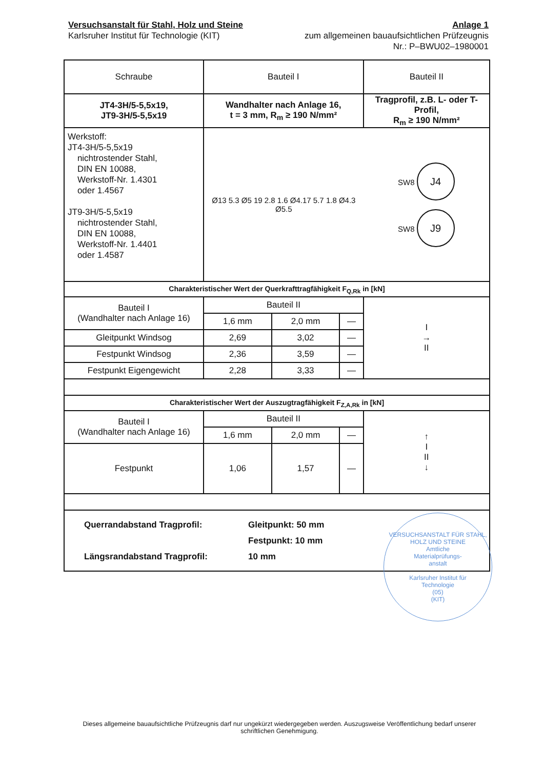Versuchsanstalt für Stahl, Holz und Steine
Karlsruher Institut für Technologie (KIT)
Anlage 1
zum allgemeinen bauaufsichtlichen Prüfzeugnis
Nr.: P–BWU02–1980001
| Schraube | Bauteil I | | | Bauteil II |
| JT4-3H/5-5,5x19, JT9-3H/5-5,5x19 | Wandhalter nach Anlage 16, t = 3 mm, R<sub>m</sub> ≥ 190 N/mm² | | | Tragprofil, z.B. L- oder T-Profil, R<sub>m</sub> ≥ 190 N/mm² |
| Werkstoff: JT4-3H/5-5,5x19 nichtrostender Stahl, DIN EN 10088, Werkstoff-Nr. 1.4301 oder 1.4567 JT9-3H/5-5,5x19 nichtrostender Stahl, DIN EN 10088, Werkstoff-Nr. 1.4401 oder 1.4587 | Ø13 5.3 Ø5 19 2.8 1.6 Ø4.17 5.7 1.8 Ø4.3 Ø5.5 | | | SW8 J4 SW8 J9 |
| Charakteristischer Wert der Querkrafttragfähigkeit F<sub>Q,Rk</sub> in [kN] | | | | |
| Bauteil I (Wandhalter nach Anlage 16) | Bauteil II | | | I → II |
| | 1,6 mm | 2,0 mm | — | |
| Gleitpunkt Windsog | 2,69 | 3,02 | — | |
| Festpunkt Windsog | 2,36 | 3,59 | — | |
| Festpunkt Eigengewicht | 2,28 | 3,33 | — | |
| Charakteristischer Wert der Auszugtragfähigkeit F<sub>Z,A,Rk</sub> in [kN] | | | | |
| Bauteil I (Wandhalter nach Anlage 16) | Bauteil II | | | ↑ I II ↓ |
| | 1,6 mm | 2,0 mm | — | |
| Festpunkt | 1,06 | 1,57 | — | |
| Querrandabstand Tragprofil: Längsrandabstand Tragprofil: Gleitpunkt: 50 mm Festpunkt: 10 mm 10 mm | | | | |
VERSUCHSANSTALT FÜR STAHL, HOLZ UND STEINE
Amtliche
Materialprüfungs-
anstalt
Karlsruher Institut für
Technologie
(05)
(KIT)
Dieses allgemeine bauaufsichtliche Prüfzeugnis darf nur ungekürzt wiedergegeben werden. Auszugsweise Veröffentlichung bedarf unserer schriftlichen Genehmigung.